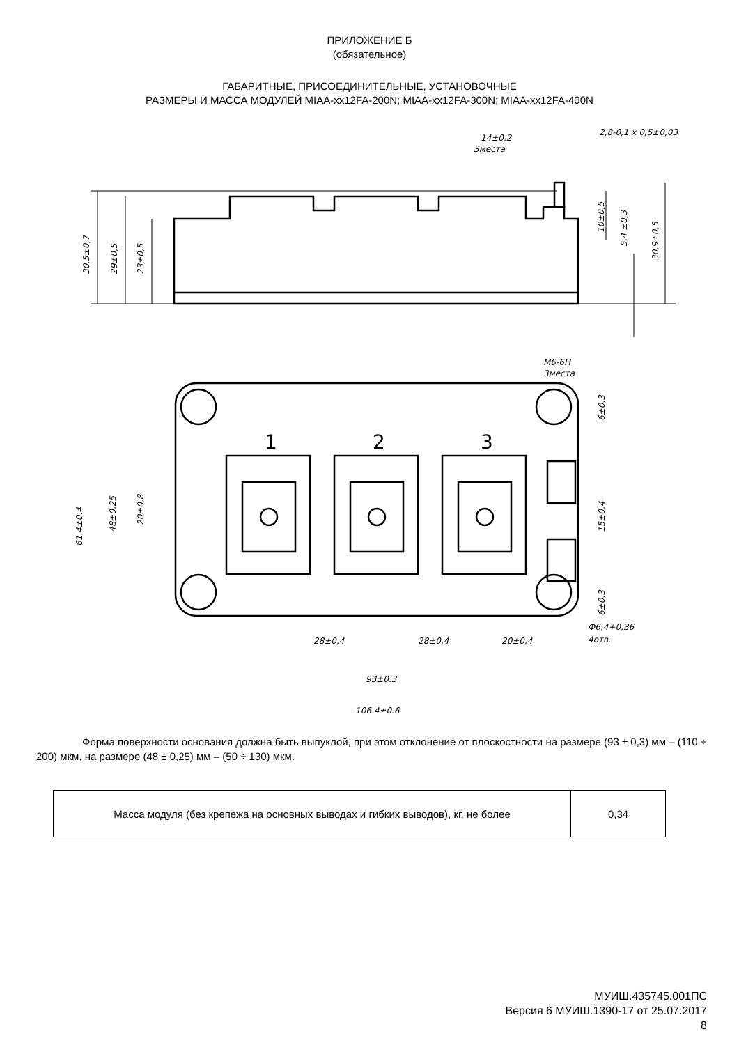ПРИЛОЖЕНИЕ Б
(обязательное)
ГАБАРИТНЫЕ, ПРИСОЕДИНИТЕЛЬНЫЕ, УСТАНОВОЧНЫЕ
РАЗМЕРЫ И МАССА МОДУЛЕЙ MIAA-xx12FA-200N; MIAA-xx12FA-300N; MIAA-xx12FA-400N
14±0.2
3места
2,8-0,1 x 0,5±0,03
30,5±0,7
29±0,5
23±0,5
10±0,5
5,4 ±0,3
30,9±0,5
1
2
3
M6-6H
3места
61.4±0.4
48±0.25
20±0.8
6±0,3
15±0,4
6±0,3
Ф6,4+0,36
4отв.
28±0,4
28±0,4
20±0,4
93±0.3
106.4±0.6
Форма поверхности основания должна быть выпуклой, при этом отклонение от плоскостности на размере (93 ± 0,3) мм – (110 ÷ 200) мкм, на размере (48 ± 0,25) мм – (50 ÷ 130) мкм.
| Масса модуля (без крепежа на основных выводах и гибких выводов), кг, не более | 0,34 |
МУИШ.435745.001ПС
Версия 6 МУИШ.1390-17 от 25.07.2017
8